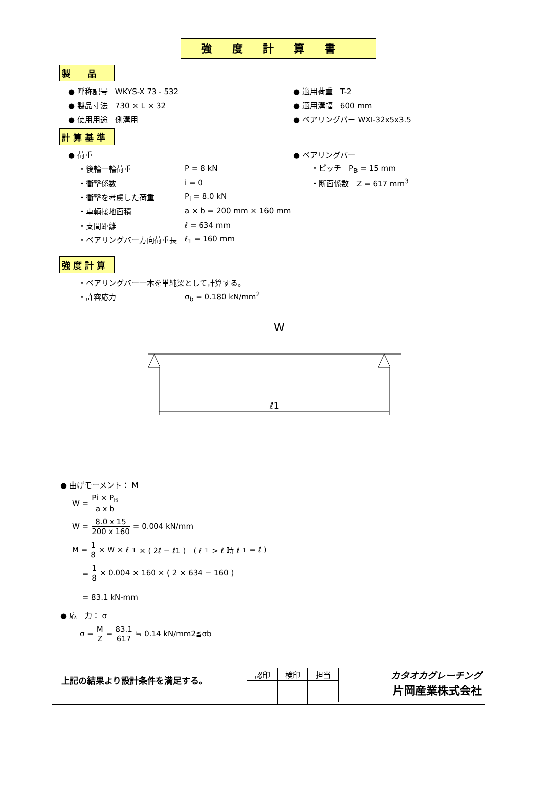強度計算書
製　　品
● 呼称記号　WKYS-X 73 - 532 ● 適用荷重　T-2
● 製品寸法　730 × L × 32 ● 適用溝幅　600 mm
● 使用用途　側溝用 ● ベアリングバー WXI-32x5x3.5
計 算 基 準
● 荷重 ● ベアリングバー
・後輪一輪荷重 P = 8 kN ・ピッチ　P<sub>B</sub> = 15 mm
・衝撃係数 i = 0 ・断面係数　Z = 617 mm<sup>3</sup>
・衝撃を考慮した荷重 P<sub>i</sub> = 8.0 kN
・車輌接地面積 a × b = 200 mm × 160 mm
・支間距離 ℓ = 634 mm
・ベアリングバー方向荷重長 ℓ<sub>1</sub> = 160 mm
強 度 計 算
・ベアリングバー一本を単純梁として計算する。
・許容応力 σ<sub>b</sub> = 0.180 kN/mm<sup>2</sup>
W
ℓ1
● 曲げモーメント： M
W = Pi × P<sub>B</sub> a x b
W = 8.0 x 15 200 x 160 = 0.004 kN/mm
M = 1 8 × W × ℓ<sub>1</sub> × ( 2ℓ − ℓ1 )　( ℓ<sub>1</sub>> ℓ 時 ℓ<sub>1</sub>= ℓ )
　 = 1 8 × 0.004 × 160 × ( 2 × 634 − 160 )
　 = 83.1 kN-mm
● 応　力： σ
σ = M Z = 83.1 617 ≒ 0.14 kN/mm2≦σb
上記の結果より設計条件を満足する。
| 認印 | 検印 | 担当 |
カタオカグレーチング
片岡産業株式会社